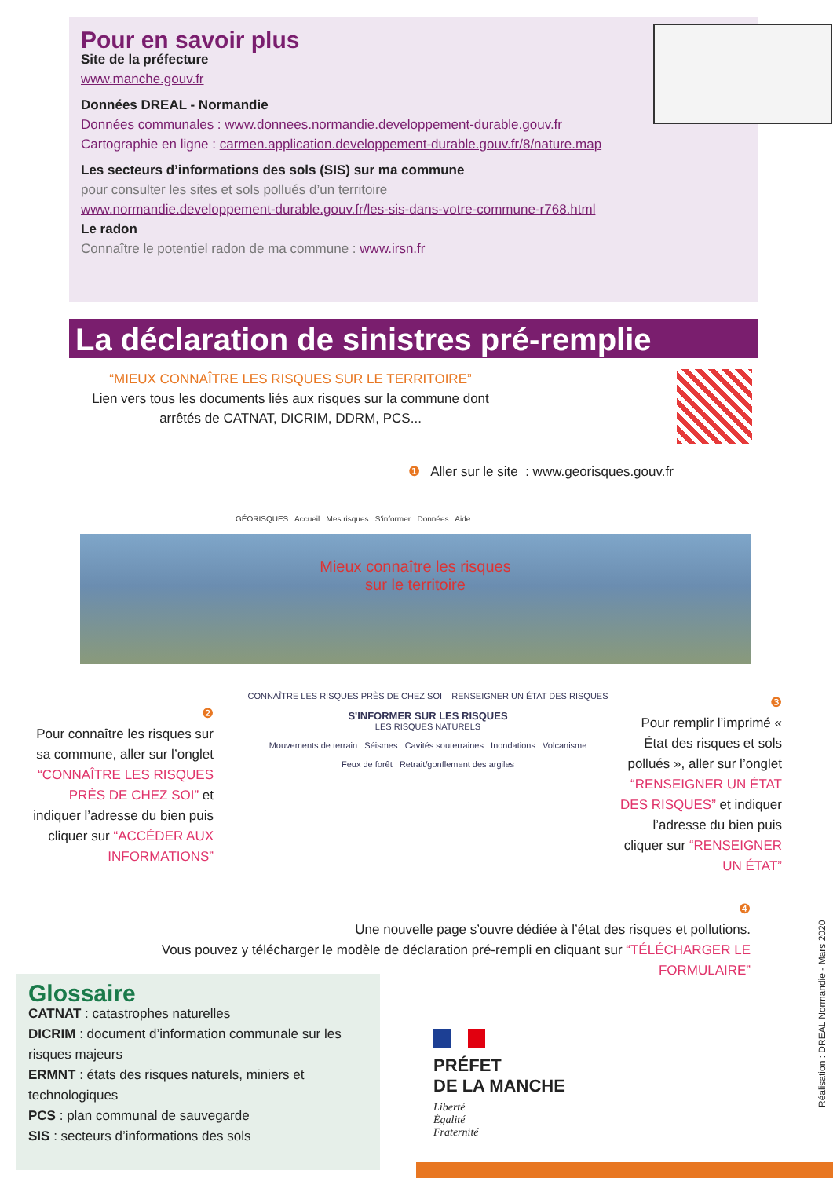Pour en savoir plus
Site de la préfecture
www.manche.gouv.fr
Données DREAL - Normandie
Données communales : www.donnees.normandie.developpement-durable.gouv.fr
Cartographie en ligne : carmen.application.developpement-durable.gouv.fr/8/nature.map
Les secteurs d’informations des sols (SIS) sur ma commune
pour consulter les sites et sols pollués d’un territoire
www.normandie.developpement-durable.gouv.fr/les-sis-dans-votre-commune-r768.html
Le radon
Connaître le potentiel radon de ma commune : www.irsn.fr
La déclaration de sinistres pré-remplie
“MIEUX CONNAÎTRE LES RISQUES SUR LE TERRITOIRE”
Lien vers tous les documents liés aux risques sur la commune dont arrêtés de CATNAT, DICRIM, DDRM, PCS...
❶ Aller sur le site : www.georisques.gouv.fr
GÉORISQUES Accueil Mes risques S'informer Données Aide
Mieux connaître les risques
sur le territoire
❷
Pour connaître les risques sur sa commune, aller sur l’onglet “CONNAÎTRE LES RISQUES PRÈS DE CHEZ SOI” et indiquer l’adresse du bien puis cliquer sur “ACCÉDER AUX INFORMATIONS”
CONNAÎTRE LES RISQUES PRÈS DE CHEZ SOI RENSEIGNER UN ÉTAT DES RISQUES
S'INFORMER SUR LES RISQUES
LES RISQUES NATURELS
Mouvements de terrain Séismes Cavités souterraines Inondations Volcanisme
Feux de forêt Retrait/gonflement des argiles
❸
Pour remplir l’imprimé « État des risques et sols pollués », aller sur l’onglet “RENSEIGNER UN ÉTAT DES RISQUES” et indiquer l’adresse du bien puis cliquer sur “RENSEIGNER UN ÉTAT”
❹
Une nouvelle page s’ouvre dédiée à l’état des risques et pollutions.
Vous pouvez y télécharger le modèle de déclaration pré-rempli en cliquant sur “TÉLÉCHARGER LE FORMULAIRE”
Glossaire
CATNAT : catastrophes naturelles
DICRIM : document d’information communale sur les risques majeurs
ERMNT : états des risques naturels, miniers et technologiques
PCS : plan communal de sauvegarde
SIS : secteurs d’informations des sols
PRÉFET
DE LA MANCHE
Liberté
Égalité
Fraternité
Réalisation : DREAL Normandie - Mars 2020